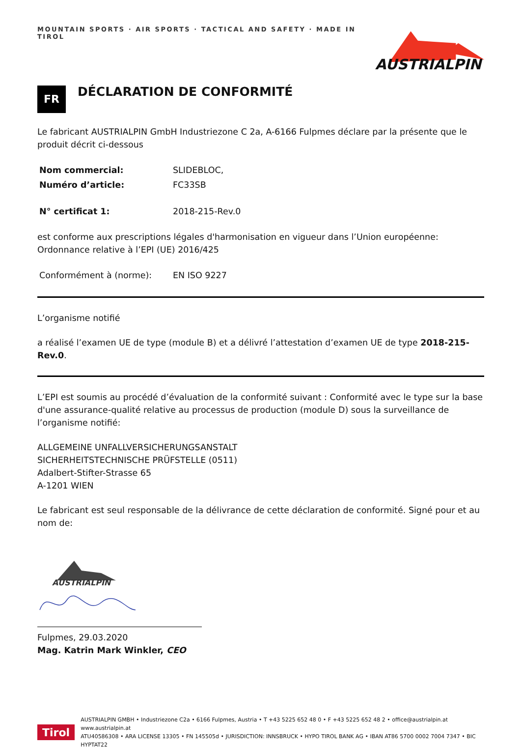MOUNTAIN SPORTS · AIR SPORTS · TACTICAL AND SAFETY · MADE IN TIROL
AUSTRIALPIN
FR
DÉCLARATION DE CONFORMITÉ
Le fabricant AUSTRIALPIN GmbH Industriezone C 2a, A-6166 Fulpmes déclare par la présente que le produit décrit ci-dessous
| Nom commercial: | SLIDEBLOC, |
| Numéro d’article: | FC33SB |
| N° certificat 1: | 2018-215-Rev.0 |
est conforme aux prescriptions légales d'harmonisation en vigueur dans l’Union européenne: Ordonnance relative à l’EPI (UE) 2016/425
| Conformément à (norme): | EN ISO 9227 |
L’organisme notifié
a réalisé l’examen UE de type (module B) et a délivré l’attestation d’examen UE de type 2018-215-Rev.0.
L’EPI est soumis au procédé d’évaluation de la conformité suivant : Conformité avec le type sur la base d'une assurance-qualité relative au processus de production (module D) sous la surveillance de l’organisme notifié:
ALLGEMEINE UNFALLVERSICHERUNGSANSTALT
SICHERHEITSTECHNISCHE PRÜFSTELLE (0511)
Adalbert-Stifter-Strasse 65
A-1201 WIEN
Le fabricant est seul responsable de la délivrance de cette déclaration de conformité. Signé pour et au nom de:
AUSTRIALPIN
Fulpmes, 29.03.2020
Mag. Katrin Mark Winkler, CEO
Tirol
AUSTRIALPIN GMBH • Industriezone C2a • 6166 Fulpmes, Austria • T +43 5225 652 48 0 • F +43 5225 652 48 2 • office@austrialpin.at www.austrialpin.at
ATU40586308 • ARA LICENSE 13305 • FN 145505d • JURISDICTION: INNSBRUCK • HYPO TIROL BANK AG • IBAN AT86 5700 0002 7004 7347 • BIC HYPTAT22